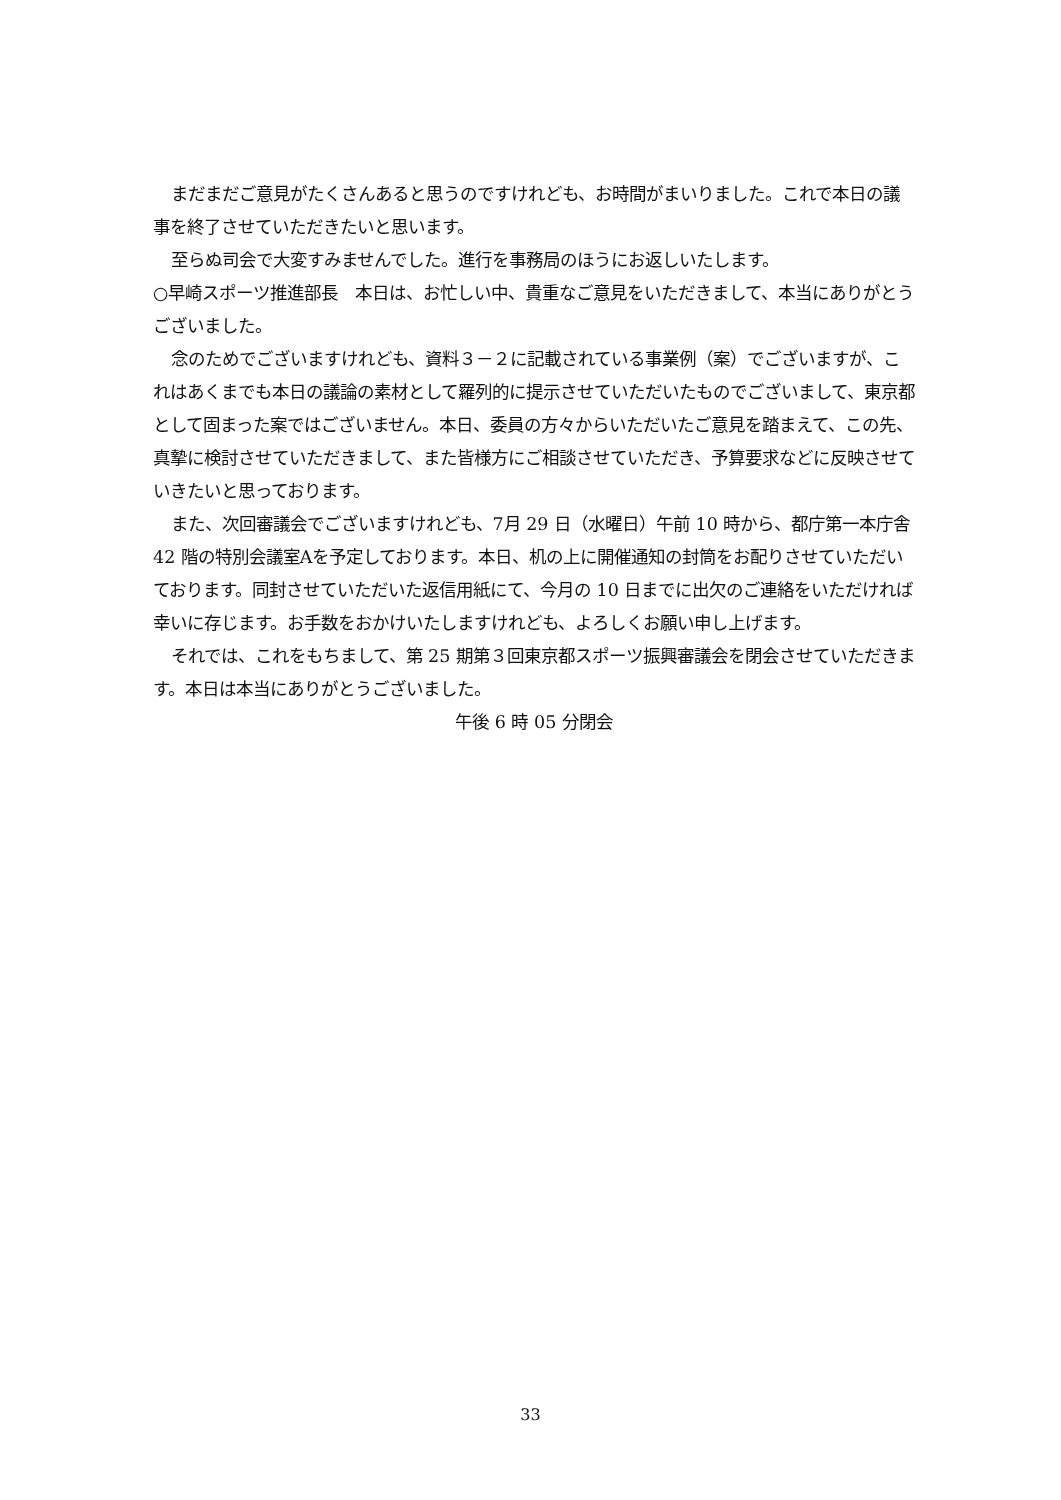まだまだご意見がたくさんあると思うのですけれども、お時間がまいりました。これで本日の議事を終了させていただきたいと思います。
至らぬ司会で大変すみませんでした。進行を事務局のほうにお返しいたします。
○早崎スポーツ推進部長　本日は、お忙しい中、貴重なご意見をいただきまして、本当にありがとうございました。
念のためでございますけれども、資料３－２に記載されている事業例（案）でございますが、これはあくまでも本日の議論の素材として羅列的に提示させていただいたものでございまして、東京都として固まった案ではございません。本日、委員の方々からいただいたご意見を踏まえて、この先、真摯に検討させていただきまして、また皆様方にご相談させていただき、予算要求などに反映させていきたいと思っております。
また、次回審議会でございますけれども、7月 29 日（水曜日）午前 10 時から、都庁第一本庁舎 42 階の特別会議室Aを予定しております。本日、机の上に開催通知の封筒をお配りさせていただいております。同封させていただいた返信用紙にて、今月の 10 日までに出欠のご連絡をいただければ幸いに存じます。お手数をおかけいたしますけれども、よろしくお願い申し上げます。
それでは、これをもちまして、第 25 期第３回東京都スポーツ振興審議会を閉会させていただきます。本日は本当にありがとうございました。
午後 6 時 05 分閉会
33